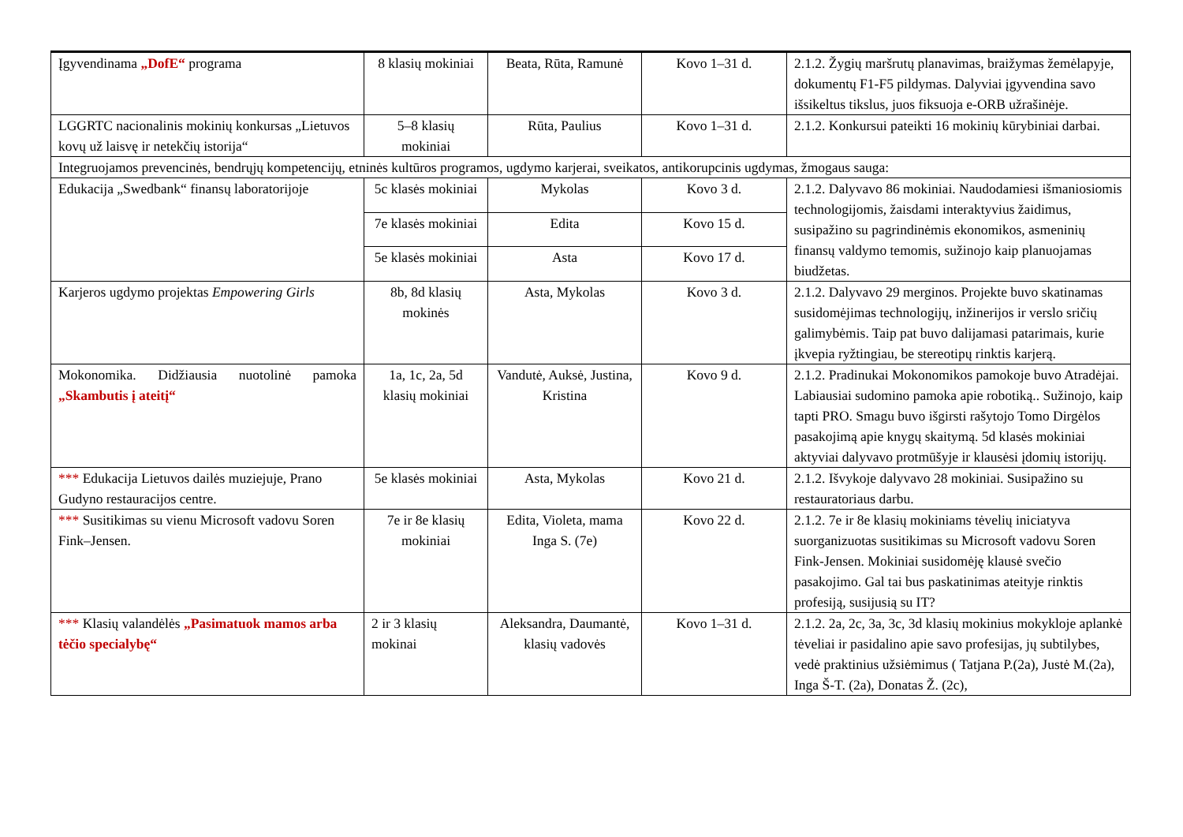| Įgyvendinama „DofE“ programa | 8 klasių mokiniai | Beata, Rūta, Ramunė | Kovo 1–31 d. | 2.1.2. Žygių maršrutų planavimas, braižymas žemėlapyje, dokumentų F1-F5 pildymas. Dalyviai įgyvendina savo išsikeltus tikslus, juos fiksuoja e-ORB užrašinėje. |
| LGGRTC nacionalinis mokinių konkursas „Lietuvos kovų už laisvę ir netekčių istorija“ | 5–8 klasių mokiniai | Rūta, Paulius | Kovo 1–31 d. | 2.1.2. Konkursui pateikti 16 mokinių kūrybiniai darbai. |
| Integruojamos prevencinės, bendrųjų kompetencijų, etninės kultūros programos, ugdymo karjerai, sveikatos, antikorupcinis ugdymas, žmogaus sauga: | | | | |
| Edukacija „Swedbank“ finansų laboratorijoje | 5c klasės mokiniai | Mykolas | Kovo 3 d. | 2.1.2. Dalyvavo 86 mokiniai. Naudodamiesi išmaniosiomis technologijomis, žaisdami interaktyvius žaidimus, susipažino su pagrindinėmis ekonomikos, asmeninių finansų valdymo temomis, sužinojo kaip planuojamas biudžetas. |
| | 7e klasės mokiniai | Edita | Kovo 15 d. | |
| | 5e klasės mokiniai | Asta | Kovo 17 d. | |
| Karjeros ugdymo projektas Empowering Girls | 8b, 8d klasių mokinės | Asta, Mykolas | Kovo 3 d. | 2.1.2. Dalyvavo 29 merginos. Projekte buvo skatinamas susidomėjimas technologijų, inžinerijos ir verslo sričių galimybėmis. Taip pat buvo dalijamasi patarimais, kurie įkvepia ryžtingiau, be stereotipų rinktis karjerą. |
| Mokonomika. Didžiausia nuotolinė pamoka „Skambutis į ateitį“ | 1a, 1c, 2a, 5d klasių mokiniai | Vandutė, Auksė, Justina, Kristina | Kovo 9 d. | 2.1.2. Pradinukai Mokonomikos pamokoje buvo Atradėjai. Labiausiai sudomino pamoka apie robotiką.. Sužinojo, kaip tapti PRO. Smagu buvo išgirsti rašytojo Tomo Dirgėlos pasakojimą apie knygų skaitymą. 5d klasės mokiniai aktyviai dalyvavo protmūšyje ir klausėsi įdomių istorijų. |
| *** Edukacija Lietuvos dailės muziejuje, Prano Gudyno restauracijos centre. | 5e klasės mokiniai | Asta, Mykolas | Kovo 21 d. | 2.1.2. Išvykoje dalyvavo 28 mokiniai. Susipažino su restauratoriaus darbu. |
| *** Susitikimas su vienu Microsoft vadovu Soren Fink–Jensen. | 7e ir 8e klasių mokiniai | Edita, Violeta, mama Inga S. (7e) | Kovo 22 d. | 2.1.2. 7e ir 8e klasių mokiniams tėvelių iniciatyva suorganizuotas susitikimas su Microsoft vadovu Soren Fink-Jensen. Mokiniai susidomėję klausė svečio pasakojimo. Gal tai bus paskatinimas ateityje rinktis profesiją, susijusią su IT? |
| *** Klasių valandėlės „Pasimatuok mamos arba tėčio specialybę“ | 2 ir 3 klasių mokinai | Aleksandra, Daumantė, klasių vadovės | Kovo 1–31 d. | 2.1.2. 2a, 2c, 3a, 3c, 3d klasių mokinius mokykloje aplankė tėveliai ir pasidalino apie savo profesijas, jų subtilybes, vedė praktinius užsiėmimus ( Tatjana P.(2a), Justė M.(2a), Inga Š-T. (2a), Donatas Ž. (2c), |